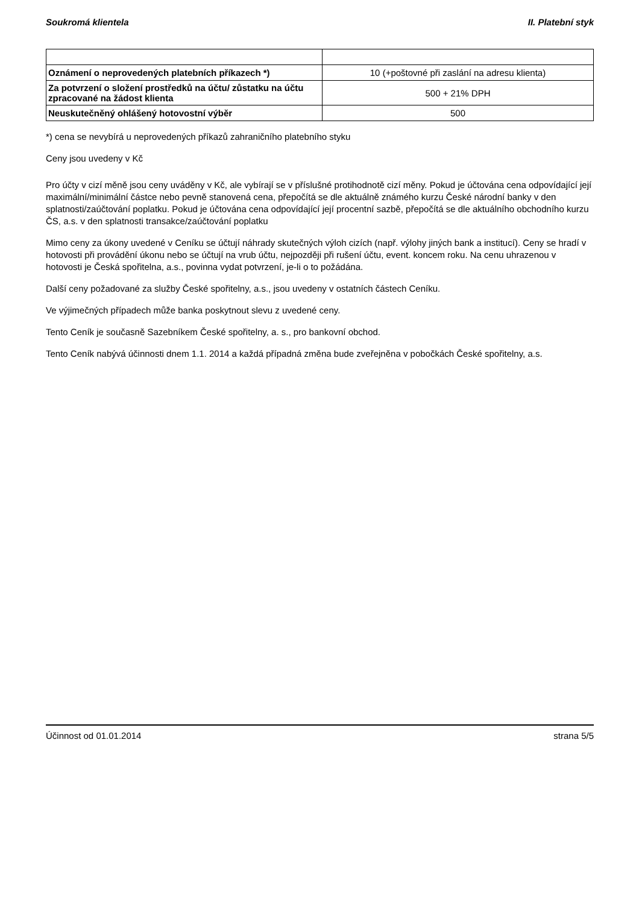Soukromá klientela II. Platební styk
| Oznámení o neprovedených platebních příkazech *) | 10 (+poštovné při zaslání na adresu klienta) |
| Za potvrzení o složení prostředků na účtu/ zůstatku na účtu zpracované na žádost klienta | 500 + 21% DPH |
| Neuskutečněný ohlášený hotovostní výběr | 500 |
*) cena se nevybírá u neprovedených příkazů zahraničního platebního styku
Ceny jsou uvedeny v Kč
Pro účty v cizí měně jsou ceny uváděny v Kč, ale vybírají se v příslušné protihodnotě cizí měny. Pokud je účtována cena odpovídající její maximální/minimální částce nebo pevně stanovená cena, přepočítá se dle aktuálně známého kurzu České národní banky v den splatnosti/zaúčtování poplatku. Pokud je účtována cena odpovídající její procentní sazbě, přepočítá se dle aktuálního obchodního kurzu ČS, a.s. v den splatnosti transakce/zaúčtování poplatku
Mimo ceny za úkony uvedené v Ceníku se účtují náhrady skutečných výloh cizích (např. výlohy jiných bank a institucí). Ceny se hradí v hotovosti při provádění úkonu nebo se účtují na vrub účtu, nejpozději při rušení účtu, event. koncem roku. Na cenu uhrazenou v hotovosti je Česká spořitelna, a.s., povinna vydat potvrzení, je-li o to požádána.
Další ceny požadované za služby České spořitelny, a.s., jsou uvedeny v ostatních částech Ceníku.
Ve výjimečných případech může banka poskytnout slevu z uvedené ceny.
Tento Ceník je současně Sazebníkem České spořitelny, a. s., pro bankovní obchod.
Tento Ceník nabývá účinnosti dnem 1.1. 2014 a každá případná změna bude zveřejněna v pobočkách České spořitelny, a.s.
Účinnost od 01.01.2014 strana 5/5